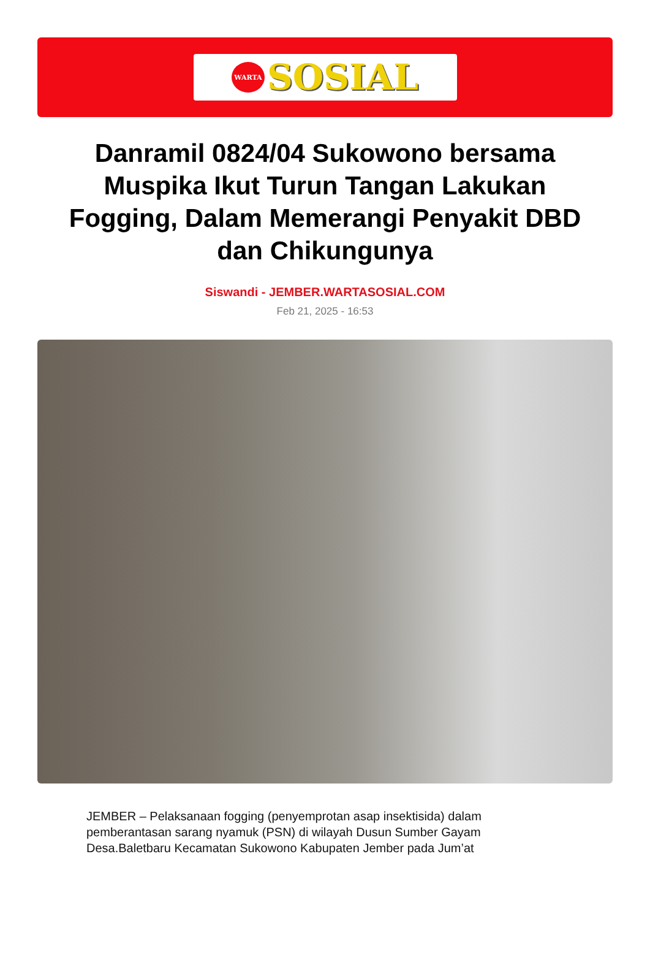WARTA
SOSIAL
Danramil 0824/04 Sukowono bersama Muspika Ikut Turun Tangan Lakukan Fogging, Dalam Memerangi Penyakit DBD dan Chikungunya
Siswandi - JEMBER.WARTASOSIAL.COM
Feb 21, 2025 - 16:53
JEMBER – Pelaksanaan fogging (penyemprotan asap insektisida) dalam pemberantasan sarang nyamuk (PSN) di wilayah Dusun Sumber Gayam Desa.Baletbaru Kecamatan Sukowono Kabupaten Jember pada Jum’at